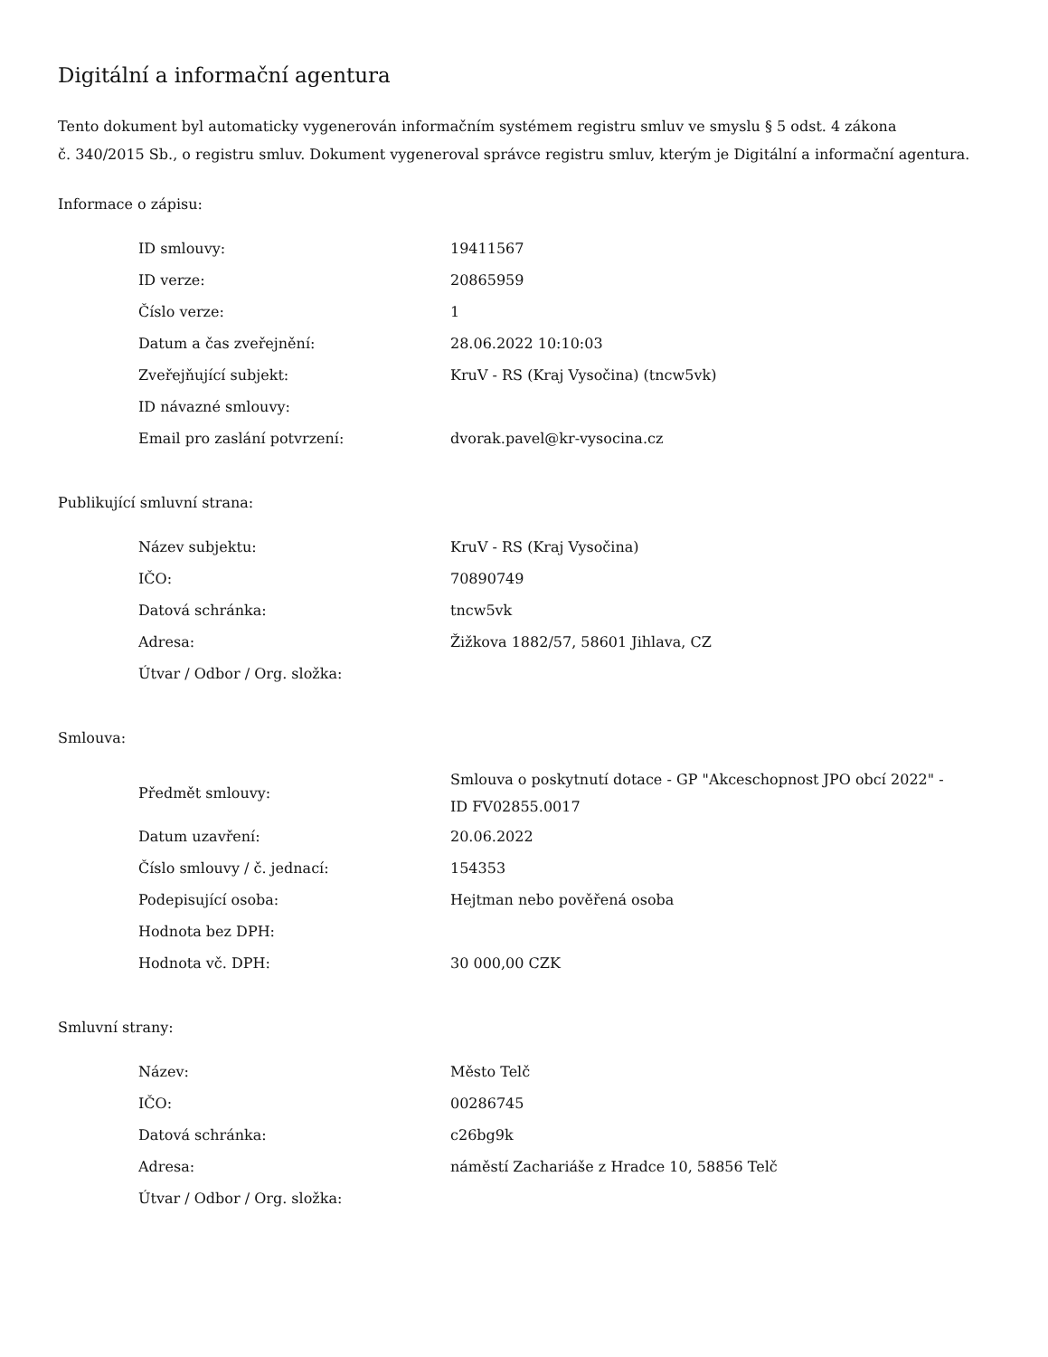Digitální a informační agentura
Tento dokument byl automaticky vygenerován informačním systémem registru smluv ve smyslu § 5 odst. 4 zákona
č. 340/2015 Sb., o registru smluv. Dokument vygeneroval správce registru smluv, kterým je Digitální a informační agentura.
Informace o zápisu:
| ID smlouvy: | 19411567 |
| ID verze: | 20865959 |
| Číslo verze: | 1 |
| Datum a čas zveřejnění: | 28.06.2022 10:10:03 |
| Zveřejňující subjekt: | KruV - RS (Kraj Vysočina) (tncw5vk) |
| ID návazné smlouvy: | |
| Email pro zaslání potvrzení: | dvorak.pavel@kr-vysocina.cz |
Publikující smluvní strana:
| Název subjektu: | KruV - RS (Kraj Vysočina) |
| IČO: | 70890749 |
| Datová schránka: | tncw5vk |
| Adresa: | Žižkova 1882/57, 58601 Jihlava, CZ |
| Útvar / Odbor / Org. složka: | |
Smlouva:
| Předmět smlouvy: | Smlouva o poskytnutí dotace - GP "Akceschopnost JPO obcí 2022" - ID FV02855.0017 |
| Datum uzavření: | 20.06.2022 |
| Číslo smlouvy / č. jednací: | 154353 |
| Podepisující osoba: | Hejtman nebo pověřená osoba |
| Hodnota bez DPH: | |
| Hodnota vč. DPH: | 30 000,00 CZK |
Smluvní strany:
| Název: | Město Telč |
| IČO: | 00286745 |
| Datová schránka: | c26bg9k |
| Adresa: | náměstí Zachariáše z Hradce 10, 58856 Telč |
| Útvar / Odbor / Org. složka: | |